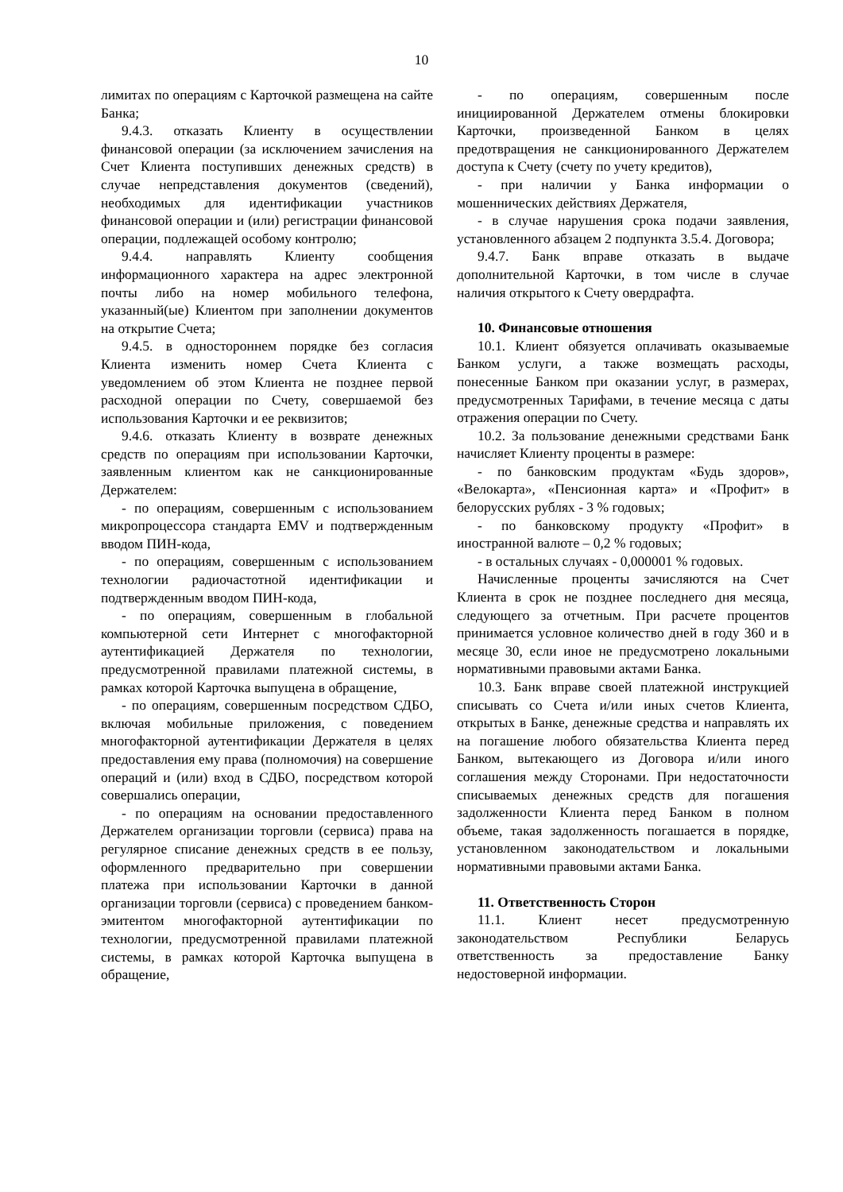10
лимитах по операциям с Карточкой размещена на сайте Банка;
9.4.3. отказать Клиенту в осуществлении финансовой операции (за исключением зачисления на Счет Клиента поступивших денежных средств) в случае непредставления документов (сведений), необходимых для идентификации участников финансовой операции и (или) регистрации финансовой операции, подлежащей особому контролю;
9.4.4. направлять Клиенту сообщения информационного характера на адрес электронной почты либо на номер мобильного телефона, указанный(ые) Клиентом при заполнении документов на открытие Счета;
9.4.5. в одностороннем порядке без согласия Клиента изменить номер Счета Клиента с уведомлением об этом Клиента не позднее первой расходной операции по Счету, совершаемой без использования Карточки и ее реквизитов;
9.4.6. отказать Клиенту в возврате денежных средств по операциям при использовании Карточки, заявленным клиентом как не санкционированные Держателем:
- по операциям, совершенным с использованием микропроцессора стандарта EMV и подтвержденным вводом ПИН-кода,
- по операциям, совершенным с использованием технологии радиочастотной идентификации и подтвержденным вводом ПИН-кода,
- по операциям, совершенным в глобальной компьютерной сети Интернет с многофакторной аутентификацией Держателя по технологии, предусмотренной правилами платежной системы, в рамках которой Карточка выпущена в обращение,
- по операциям, совершенным посредством СДБО, включая мобильные приложения, с поведением многофакторной аутентификации Держателя в целях предоставления ему права (полномочия) на совершение операций и (или) вход в СДБО, посредством которой совершались операции,
- по операциям на основании предоставленного Держателем организации торговли (сервиса) права на регулярное списание денежных средств в ее пользу, оформленного предварительно при совершении платежа при использовании Карточки в данной организации торговли (сервиса) с проведением банком-эмитентом многофакторной аутентификации по технологии, предусмотренной правилами платежной системы, в рамках которой Карточка выпущена в обращение,
- по операциям, совершенным после инициированной Держателем отмены блокировки Карточки, произведенной Банком в целях предотвращения не санкционированного Держателем доступа к Счету (счету по учету кредитов),
- при наличии у Банка информации о мошеннических действиях Держателя,
- в случае нарушения срока подачи заявления, установленного абзацем 2 подпункта 3.5.4. Договора;
9.4.7. Банк вправе отказать в выдаче дополнительной Карточки, в том числе в случае наличия открытого к Счету овердрафта.
10. Финансовые отношения
10.1. Клиент обязуется оплачивать оказываемые Банком услуги, а также возмещать расходы, понесенные Банком при оказании услуг, в размерах, предусмотренных Тарифами, в течение месяца с даты отражения операции по Счету.
10.2. За пользование денежными средствами Банк начисляет Клиенту проценты в размере:
- по банковским продуктам «Будь здоров», «Велокарта», «Пенсионная карта» и «Профит» в белорусских рублях - 3 % годовых;
- по банковскому продукту «Профит» в иностранной валюте – 0,2 % годовых;
- в остальных случаях - 0,000001 % годовых.
Начисленные проценты зачисляются на Счет Клиента в срок не позднее последнего дня месяца, следующего за отчетным. При расчете процентов принимается условное количество дней в году 360 и в месяце 30, если иное не предусмотрено локальными нормативными правовыми актами Банка.
10.3. Банк вправе своей платежной инструкцией списывать со Счета и/или иных счетов Клиента, открытых в Банке, денежные средства и направлять их на погашение любого обязательства Клиента перед Банком, вытекающего из Договора и/или иного соглашения между Сторонами. При недостаточности списываемых денежных средств для погашения задолженности Клиента перед Банком в полном объеме, такая задолженность погашается в порядке, установленном законодательством и локальными нормативными правовыми актами Банка.
11. Ответственность Сторон
11.1. Клиент несет предусмотренную законодательством Республики Беларусь ответственность за предоставление Банку недостоверной информации.